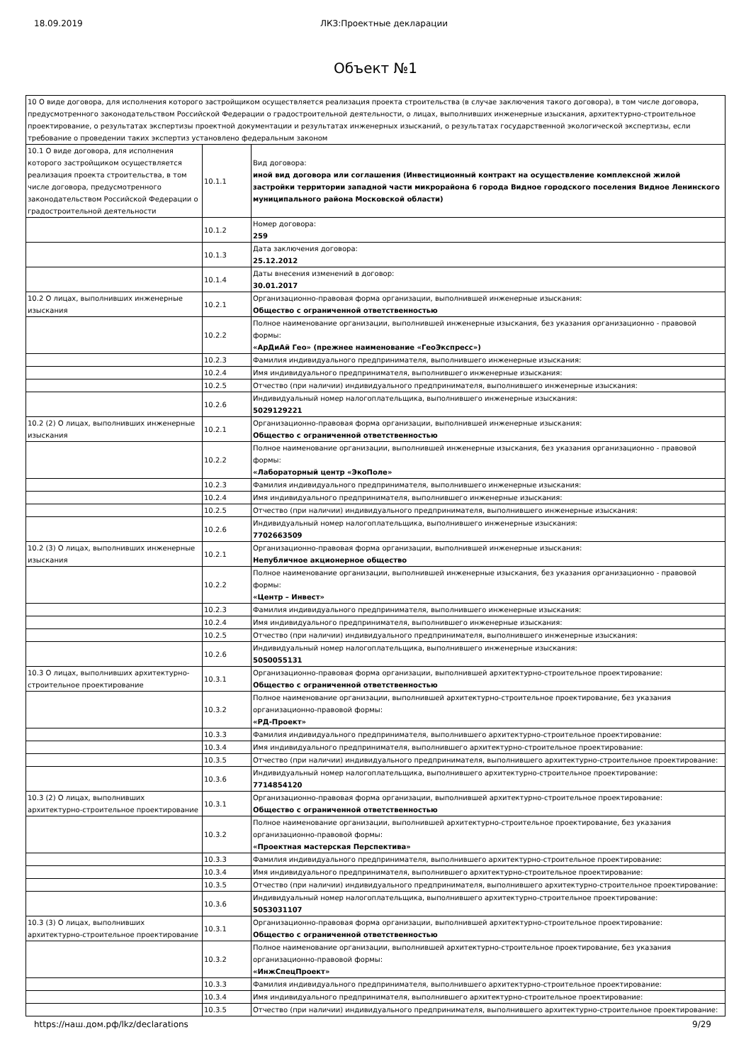18.09.2019 ЛКЗ:Проектные декларации
Объект №1
| 10 О виде договора, для исполнения которого застройщиком осуществляется реализация проекта строительства (в случае заключения такого договора), в том числе договора, предусмотренного законодательством Российской Федерации о градостроительной деятельности, о лицах, выполнивших инженерные изыскания, архитектурно-строительное проектирование, о результатах экспертизы проектной документации и результатах инженерных изысканий, о результатах государственной экологической экспертизы, если требование о проведении таких экспертиз установлено федеральным законом | | |
| 10.1 О виде договора, для исполнения которого застройщиком осуществляется реализация проекта строительства, в том числе договора, предусмотренного законодательством Российской Федерации о градостроительной деятельности | 10.1.1 | Вид договора: иной вид договора или соглашения (Инвестиционный контракт на осуществление комплексной жилой застройки территории западной части микрорайона 6 города Видное городского поселения Видное Ленинского муниципального района Московской области) |
| | 10.1.2 | Номер договора: 259 |
| | 10.1.3 | Дата заключения договора: 25.12.2012 |
| | 10.1.4 | Даты внесения изменений в договор: 30.01.2017 |
| 10.2 О лицах, выполнивших инженерные изыскания | 10.2.1 | Организационно-правовая форма организации, выполнившей инженерные изыскания: Общество с ограниченной ответственностью |
| | 10.2.2 | Полное наименование организации, выполнившей инженерные изыскания, без указания организационно - правовой формы: «АрДиАй Гео» (прежнее наименование «ГеоЭкспресс») |
| | 10.2.3 | Фамилия индивидуального предпринимателя, выполнившего инженерные изыскания: |
| | 10.2.4 | Имя индивидуального предпринимателя, выполнившего инженерные изыскания: |
| | 10.2.5 | Отчество (при наличии) индивидуального предпринимателя, выполнившего инженерные изыскания: |
| | 10.2.6 | Индивидуальный номер налогоплательщика, выполнившего инженерные изыскания: 5029129221 |
| 10.2 (2) О лицах, выполнивших инженерные изыскания | 10.2.1 | Организационно-правовая форма организации, выполнившей инженерные изыскания: Общество с ограниченной ответственностью |
| | 10.2.2 | Полное наименование организации, выполнившей инженерные изыскания, без указания организационно - правовой формы: «Лабораторный центр «ЭкоПоле» |
| | 10.2.3 | Фамилия индивидуального предпринимателя, выполнившего инженерные изыскания: |
| | 10.2.4 | Имя индивидуального предпринимателя, выполнившего инженерные изыскания: |
| | 10.2.5 | Отчество (при наличии) индивидуального предпринимателя, выполнившего инженерные изыскания: |
| | 10.2.6 | Индивидуальный номер налогоплательщика, выполнившего инженерные изыскания: 7702663509 |
| 10.2 (3) О лицах, выполнивших инженерные изыскания | 10.2.1 | Организационно-правовая форма организации, выполнившей инженерные изыскания: Непубличное акционерное общество |
| | 10.2.2 | Полное наименование организации, выполнившей инженерные изыскания, без указания организационно - правовой формы: «Центр – Инвест» |
| | 10.2.3 | Фамилия индивидуального предпринимателя, выполнившего инженерные изыскания: |
| | 10.2.4 | Имя индивидуального предпринимателя, выполнившего инженерные изыскания: |
| | 10.2.5 | Отчество (при наличии) индивидуального предпринимателя, выполнившего инженерные изыскания: |
| | 10.2.6 | Индивидуальный номер налогоплательщика, выполнившего инженерные изыскания: 5050055131 |
| 10.3 О лицах, выполнивших архитектурно-строительное проектирование | 10.3.1 | Организационно-правовая форма организации, выполнившей архитектурно-строительное проектирование: Общество с ограниченной ответственностью |
| | 10.3.2 | Полное наименование организации, выполнившей архитектурно-строительное проектирование, без указания организационно-правовой формы: «РД-Проект» |
| | 10.3.3 | Фамилия индивидуального предпринимателя, выполнившего архитектурно-строительное проектирование: |
| | 10.3.4 | Имя индивидуального предпринимателя, выполнившего архитектурно-строительное проектирование: |
| | 10.3.5 | Отчество (при наличии) индивидуального предпринимателя, выполнившего архитектурно-строительное проектирование: |
| | 10.3.6 | Индивидуальный номер налогоплательщика, выполнившего архитектурно-строительное проектирование: 7714854120 |
| 10.3 (2) О лицах, выполнивших архитектурно-строительное проектирование | 10.3.1 | Организационно-правовая форма организации, выполнившей архитектурно-строительное проектирование: Общество с ограниченной ответственностью |
| | 10.3.2 | Полное наименование организации, выполнившей архитектурно-строительное проектирование, без указания организационно-правовой формы: «Проектная мастерская Перспектива» |
| | 10.3.3 | Фамилия индивидуального предпринимателя, выполнившего архитектурно-строительное проектирование: |
| | 10.3.4 | Имя индивидуального предпринимателя, выполнившего архитектурно-строительное проектирование: |
| | 10.3.5 | Отчество (при наличии) индивидуального предпринимателя, выполнившего архитектурно-строительное проектирование: |
| | 10.3.6 | Индивидуальный номер налогоплательщика, выполнившего архитектурно-строительное проектирование: 5053031107 |
| 10.3 (3) О лицах, выполнивших архитектурно-строительное проектирование | 10.3.1 | Организационно-правовая форма организации, выполнившей архитектурно-строительное проектирование: Общество с ограниченной ответственностью |
| | 10.3.2 | Полное наименование организации, выполнившей архитектурно-строительное проектирование, без указания организационно-правовой формы: «ИнжСпецПроект» |
| | 10.3.3 | Фамилия индивидуального предпринимателя, выполнившего архитектурно-строительное проектирование: |
| | 10.3.4 | Имя индивидуального предпринимателя, выполнившего архитектурно-строительное проектирование: |
| | 10.3.5 | Отчество (при наличии) индивидуального предпринимателя, выполнившего архитектурно-строительное проектирование: |
https://наш.дом.рф/lkz/declarations 9/29